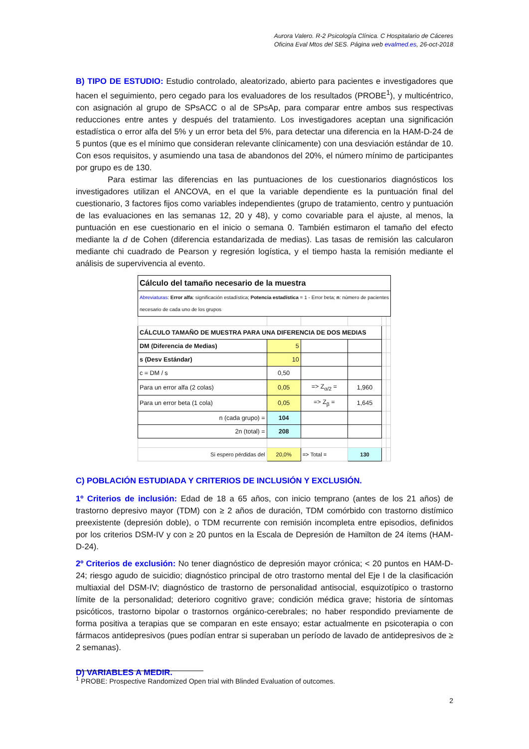Aurora Valero. R-2 Psicología Clínica. C Hospitalario de Cáceres
Oficina Eval Mtos del SES. Página web evalmed.es, 26-oct-2018
B) TIPO DE ESTUDIO: Estudio controlado, aleatorizado, abierto para pacientes e investigadores que hacen el seguimiento, pero cegado para los evaluadores de los resultados (PROBE<sup>1</sup>), y multicéntrico, con asignación al grupo de SPsACC o al de SPsAp, para comparar entre ambos sus respectivas reducciones entre antes y después del tratamiento. Los investigadores aceptan una significación estadística o error alfa del 5% y un error beta del 5%, para detectar una diferencia en la HAM-D-24 de 5 puntos (que es el mínimo que consideran relevante clínicamente) con una desviación estándar de 10. Con esos requisitos, y asumiendo una tasa de abandonos del 20%, el número mínimo de participantes por grupo es de 130.
Para estimar las diferencias en las puntuaciones de los cuestionarios diagnósticos los investigadores utilizan el ANCOVA, en el que la variable dependiente es la puntuación final del cuestionario, 3 factores fijos como variables independientes (grupo de tratamiento, centro y puntuación de las evaluaciones en las semanas 12, 20 y 48), y como covariable para el ajuste, al menos, la puntuación en ese cuestionario en el inicio o semana 0. También estimaron el tamaño del efecto mediante la d de Cohen (diferencia estandarizada de medias). Las tasas de remisión las calcularon mediante chi cuadrado de Pearson y regresión logística, y el tiempo hasta la remisión mediante el análisis de supervivencia al evento.
| Cálculo del tamaño necesario de la muestra | | | | | |
| Abreviaturas : Error alfa : significación estadística; Potencia estadística = 1 - Error beta; n : número de pacientes necesario de cada uno de los grupos | | | | | |
| CÁLCULO TAMAÑO DE MUESTRA PARA UNA DIFERENCIA DE DOS MEDIAS | | | | | |
| DM (Diferencia de Medias) | 5 | | | | |
| s (Desv Estándar) | 10 | | | | |
| c = DM / s | 0,50 | | | | |
| Para un error alfa (2 colas) | 0,05 | => Z<sub>α/2</sub> = | 1,960 | | |
| Para un error beta (1 cola) | 0,05 | => Z<sub>β</sub> = | 1,645 | | |
| n (cada grupo) = | 104 | | | | |
| 2n (total) = | 208 | | | | |
| Si espero pérdidas del | 20,0% | => Total = | 130 | | |
C) POBLACIÓN ESTUDIADA Y CRITERIOS DE INCLUSIÓN Y EXCLUSIÓN.
1º Criterios de inclusión: Edad de 18 a 65 años, con inicio temprano (antes de los 21 años) de trastorno depresivo mayor (TDM) con ≥ 2 años de duración, TDM comórbido con trastorno distímico preexistente (depresión doble), o TDM recurrente con remisión incompleta entre episodios, definidos por los criterios DSM-IV y con ≥ 20 puntos en la Escala de Depresión de Hamilton de 24 ítems (HAM-D-24).
2º Criterios de exclusión: No tener diagnóstico de depresión mayor crónica; < 20 puntos en HAM-D-24; riesgo agudo de suicidio; diagnóstico principal de otro trastorno mental del Eje I de la clasificación multiaxial del DSM-IV; diagnóstico de trastorno de personalidad antisocial, esquizotípico o trastorno límite de la personalidad; deterioro cognitivo grave; condición médica grave; historia de síntomas psicóticos, trastorno bipolar o trastornos orgánico-cerebrales; no haber respondido previamente de forma positiva a terapias que se comparan en este ensayo; estar actualmente en psicoterapia o con fármacos antidepresivos (pues podían entrar si superaban un período de lavado de antidepresivos de ≥ 2 semanas).
D) VARIABLES A MEDIR.
<sup>1</sup> PROBE: Prospective Randomized Open trial with Blinded Evaluation of outcomes.
2